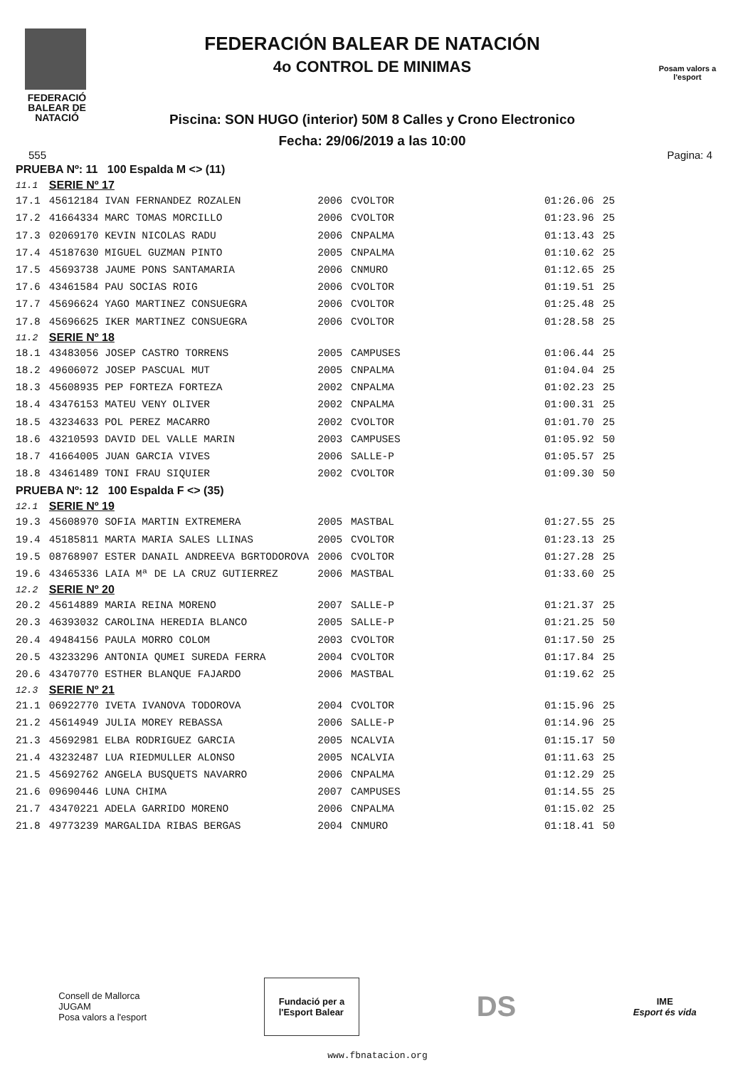FEDERACIÓ BALEAR DE NATACIÓ
FEDERACIÓN BALEAR DE NATACIÓN
4o CONTROL DE MINIMAS
Piscina: SON HUGO (interior) 50M 8 Calles y Crono Electronico
Fecha: 29/06/2019 a las 10:00
Posam valors a l'esport
555 Pagina: 4
| PRUEBA Nº: 11 100 Espalda M <> (11) | | | | | |
| 11.1 | SERIE Nº 17 | | | | |
| 17.1 | 45612184 IVAN FERNANDEZ ROZALEN | 2006 | CVOLTOR | 01:26.06 | 25 |
| 17.2 | 41664334 MARC TOMAS MORCILLO | 2006 | CVOLTOR | 01:23.96 | 25 |
| 17.3 | 02069170 KEVIN NICOLAS RADU | 2006 | CNPALMA | 01:13.43 | 25 |
| 17.4 | 45187630 MIGUEL GUZMAN PINTO | 2005 | CNPALMA | 01:10.62 | 25 |
| 17.5 | 45693738 JAUME PONS SANTAMARIA | 2006 | CNMURO | 01:12.65 | 25 |
| 17.6 | 43461584 PAU SOCIAS ROIG | 2006 | CVOLTOR | 01:19.51 | 25 |
| 17.7 | 45696624 YAGO MARTINEZ CONSUEGRA | 2006 | CVOLTOR | 01:25.48 | 25 |
| 17.8 | 45696625 IKER MARTINEZ CONSUEGRA | 2006 | CVOLTOR | 01:28.58 | 25 |
| 11.2 | SERIE Nº 18 | | | | |
| 18.1 | 43483056 JOSEP CASTRO TORRENS | 2005 | CAMPUSES | 01:06.44 | 25 |
| 18.2 | 49606072 JOSEP PASCUAL MUT | 2005 | CNPALMA | 01:04.04 | 25 |
| 18.3 | 45608935 PEP FORTEZA FORTEZA | 2002 | CNPALMA | 01:02.23 | 25 |
| 18.4 | 43476153 MATEU VENY OLIVER | 2002 | CNPALMA | 01:00.31 | 25 |
| 18.5 | 43234633 POL PEREZ MACARRO | 2002 | CVOLTOR | 01:01.70 | 25 |
| 18.6 | 43210593 DAVID DEL VALLE MARIN | 2003 | CAMPUSES | 01:05.92 | 50 |
| 18.7 | 41664005 JUAN GARCIA VIVES | 2006 | SALLE-P | 01:05.57 | 25 |
| 18.8 | 43461489 TONI FRAU SIQUIER | 2002 | CVOLTOR | 01:09.30 | 50 |
| PRUEBA Nº: 12 100 Espalda F <> (35) | | | | | |
| 12.1 | SERIE Nº 19 | | | | |
| 19.3 | 45608970 SOFIA MARTIN EXTREMERA | 2005 | MASTBAL | 01:27.55 | 25 |
| 19.4 | 45185811 MARTA MARIA SALES LLINAS | 2005 | CVOLTOR | 01:23.13 | 25 |
| 19.5 | 08768907 ESTER DANAIL ANDREEVA BGRTODOROVA | 2006 | CVOLTOR | 01:27.28 | 25 |
| 19.6 | 43465336 LAIA Mª DE LA CRUZ GUTIERREZ | 2006 | MASTBAL | 01:33.60 | 25 |
| 12.2 | SERIE Nº 20 | | | | |
| 20.2 | 45614889 MARIA REINA MORENO | 2007 | SALLE-P | 01:21.37 | 25 |
| 20.3 | 46393032 CAROLINA HEREDIA BLANCO | 2005 | SALLE-P | 01:21.25 | 50 |
| 20.4 | 49484156 PAULA MORRO COLOM | 2003 | CVOLTOR | 01:17.50 | 25 |
| 20.5 | 43233296 ANTONIA QUMEI SUREDA FERRA | 2004 | CVOLTOR | 01:17.84 | 25 |
| 20.6 | 43470770 ESTHER BLANQUE FAJARDO | 2006 | MASTBAL | 01:19.62 | 25 |
| 12.3 | SERIE Nº 21 | | | | |
| 21.1 | 06922770 IVETA IVANOVA TODOROVA | 2004 | CVOLTOR | 01:15.96 | 25 |
| 21.2 | 45614949 JULIA MOREY REBASSA | 2006 | SALLE-P | 01:14.96 | 25 |
| 21.3 | 45692981 ELBA RODRIGUEZ GARCIA | 2005 | NCALVIA | 01:15.17 | 50 |
| 21.4 | 43232487 LUA RIEDMULLER ALONSO | 2005 | NCALVIA | 01:11.63 | 25 |
| 21.5 | 45692762 ANGELA BUSQUETS NAVARRO | 2006 | CNPALMA | 01:12.29 | 25 |
| 21.6 | 09690446 LUNA CHIMA | 2007 | CAMPUSES | 01:14.55 | 25 |
| 21.7 | 43470221 ADELA GARRIDO MORENO | 2006 | CNPALMA | 01:15.02 | 25 |
| 21.8 | 49773239 MARGALIDA RIBAS BERGAS | 2004 | CNMURO | 01:18.41 | 50 |
Consell de Mallorca
JUGAM
Posa valors a l'esport
Fundació per a
l'Esport Balear
DS
IME
Esport és vida
www.fbnatacion.org